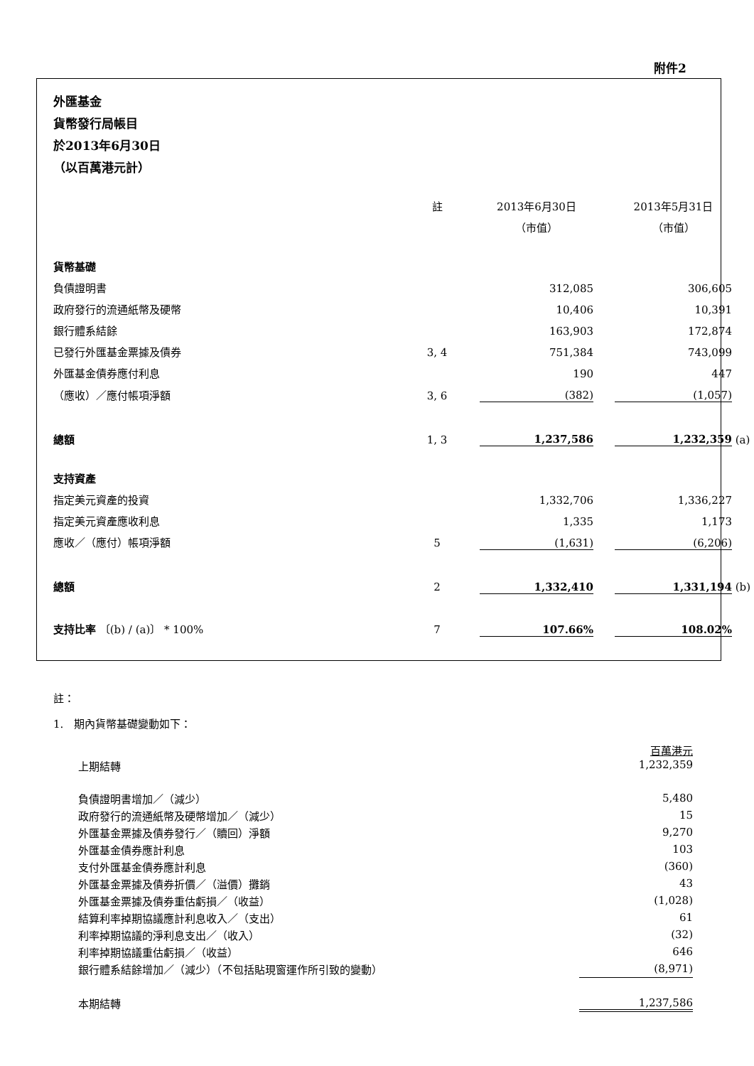附件2
外匯基金
貨幣發行局帳目
於2013年6月30日
（以百萬港元計）
| | 註 | 2013年6月30日 | | 2013年5月31日 | |
| | | （市值） | | （市值） | |
| 貨幣基礎 | | | | | |
| 負債證明書 | | 312,085 | | 306,605 | |
| 政府發行的流通紙幣及硬幣 | | 10,406 | | 10,391 | |
| 銀行體系結餘 | | 163,903 | | 172,874 | |
| 已發行外匯基金票據及債券 | 3, 4 | 751,384 | | 743,099 | |
| 外匯基金債券應付利息 | | 190 | | 447 | |
| （應收）／應付帳項淨額 | 3, 6 | (382) | | (1,057) | |
| 總額 | 1, 3 | 1,237,586 | | 1,232,359 | (a) |
| 支持資產 | | | | | |
| 指定美元資產的投資 | | 1,332,706 | | 1,336,227 | |
| 指定美元資產應收利息 | | 1,335 | | 1,173 | |
| 應收／（應付）帳項淨額 | 5 | (1,631) | | (6,206) | |
| 總額 | 2 | 1,332,410 | | 1,331,194 | (b) |
| 支持比率 〔(b) / (a)〕 * 100% | 7 | 107.66% | | 108.02% | |
註：
1. 期內貨幣基礎變動如下：
| | 百萬港元 |
| 上期結轉 | 1,232,359 |
| 負債證明書增加／（減少） | 5,480 |
| 政府發行的流通紙幣及硬幣增加／（減少） | 15 |
| 外匯基金票據及債券發行／（贖回）淨額 | 9,270 |
| 外匯基金債券應計利息 | 103 |
| 支付外匯基金債券應計利息 | (360) |
| 外匯基金票據及債券折價／（溢價）攤銷 | 43 |
| 外匯基金票據及債券重估虧損／（收益） | (1,028) |
| 結算利率掉期協議應計利息收入／（支出） | 61 |
| 利率掉期協議的淨利息支出／（收入） | (32) |
| 利率掉期協議重估虧損／（收益） | 646 |
| 銀行體系結餘增加／（減少）（不包括貼現窗運作所引致的變動） | (8,971) |
| 本期結轉 | 1,237,586 |